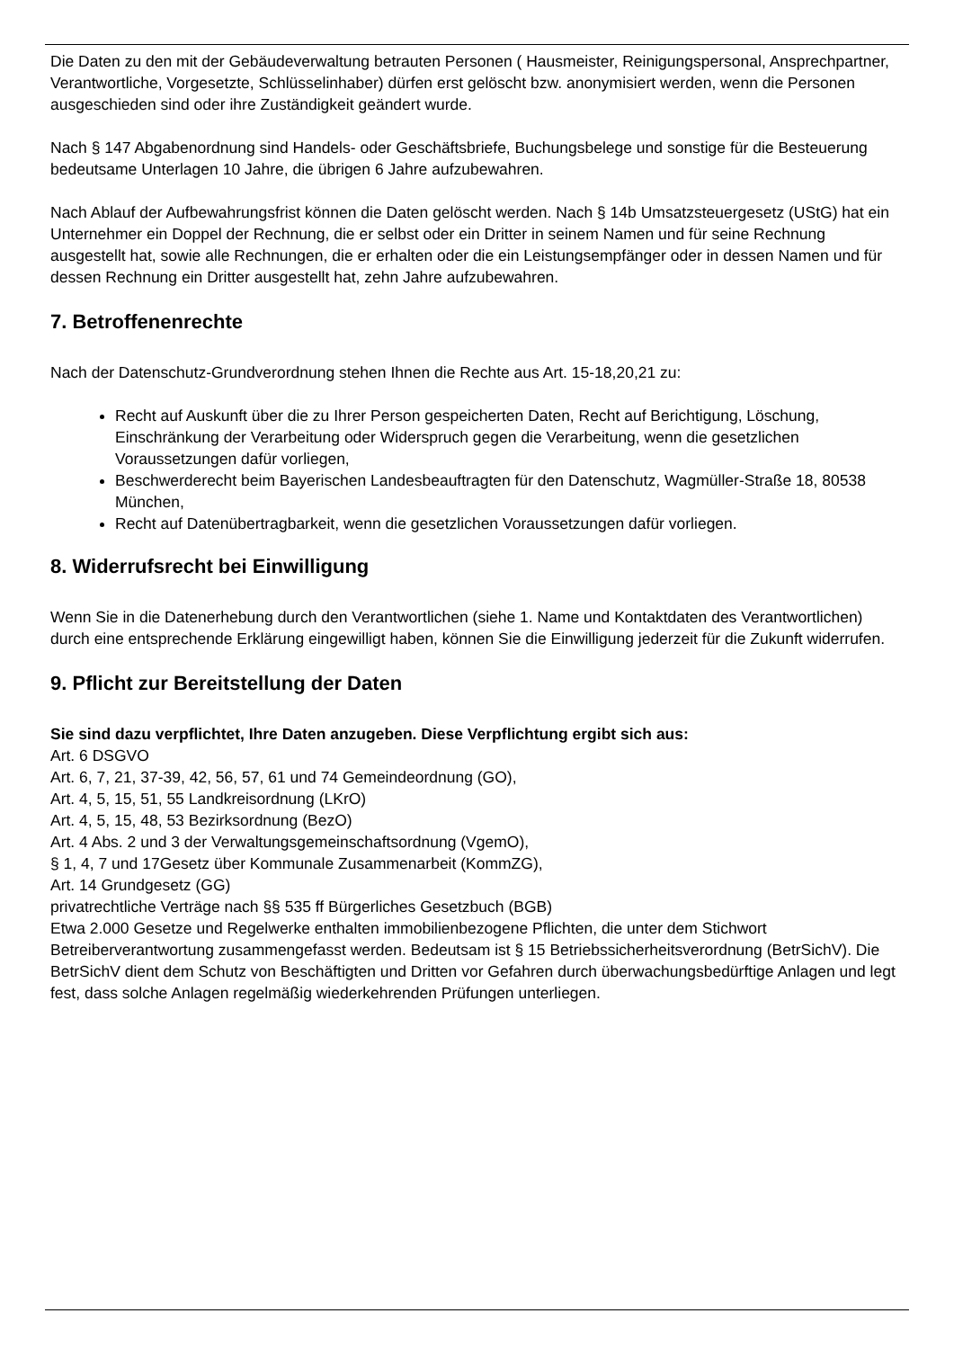Die Daten zu den mit der Gebäudeverwaltung betrauten Personen ( Hausmeister, Reinigungspersonal, Ansprechpartner, Verantwortliche, Vorgesetzte, Schlüsselinhaber) dürfen erst gelöscht bzw. anonymisiert werden, wenn die Personen ausgeschieden sind oder ihre Zuständigkeit geändert wurde.
Nach § 147 Abgabenordnung sind Handels- oder Geschäftsbriefe, Buchungsbelege und sonstige für die Besteuerung bedeutsame Unterlagen 10 Jahre, die übrigen 6 Jahre aufzubewahren.
Nach Ablauf der Aufbewahrungsfrist können die Daten gelöscht werden. Nach § 14b Umsatzsteuergesetz (UStG) hat ein Unternehmer ein Doppel der Rechnung, die er selbst oder ein Dritter in seinem Namen und für seine Rechnung ausgestellt hat, sowie alle Rechnungen, die er erhalten oder die ein Leistungsempfänger oder in dessen Namen und für dessen Rechnung ein Dritter ausgestellt hat, zehn Jahre aufzubewahren.
7. Betroffenenrechte
Nach der Datenschutz-Grundverordnung stehen Ihnen die Rechte aus Art. 15-18,20,21 zu:
Recht auf Auskunft über die zu Ihrer Person gespeicherten Daten, Recht auf Berichtigung, Löschung, Einschränkung der Verarbeitung oder Widerspruch gegen die Verarbeitung, wenn die gesetzlichen Voraussetzungen dafür vorliegen,
Beschwerderecht beim Bayerischen Landesbeauftragten für den Datenschutz, Wagmüller-Straße 18, 80538 München,
Recht auf Datenübertragbarkeit, wenn die gesetzlichen Voraussetzungen dafür vorliegen.
8. Widerrufsrecht bei Einwilligung
Wenn Sie in die Datenerhebung durch den Verantwortlichen (siehe 1. Name und Kontaktdaten des Verantwortlichen) durch eine entsprechende Erklärung eingewilligt haben, können Sie die Einwilligung jederzeit für die Zukunft widerrufen.
9. Pflicht zur Bereitstellung der Daten
Sie sind dazu verpflichtet, Ihre Daten anzugeben. Diese Verpflichtung ergibt sich aus:
Art. 6 DSGVO
Art. 6, 7, 21, 37-39, 42, 56, 57, 61 und 74 Gemeindeordnung (GO),
Art. 4, 5, 15, 51, 55 Landkreisordnung (LKrO)
Art. 4, 5, 15, 48, 53 Bezirksordnung (BezO)
Art. 4 Abs. 2 und 3 der Verwaltungsgemeinschaftsordnung (VgemO),
§ 1, 4, 7 und 17Gesetz über Kommunale Zusammenarbeit (KommZG),
Art. 14 Grundgesetz (GG)
privatrechtliche Verträge nach §§ 535 ff Bürgerliches Gesetzbuch (BGB)
Etwa 2.000 Gesetze und Regelwerke enthalten immobilienbezogene Pflichten, die unter dem Stichwort Betreiberverantwortung zusammengefasst werden. Bedeutsam ist § 15 Betriebssicherheitsverordnung (BetrSichV). Die BetrSichV dient dem Schutz von Beschäftigten und Dritten vor Gefahren durch überwachungsbedürftige Anlagen und legt fest, dass solche Anlagen regelmäßig wiederkehrenden Prüfungen unterliegen.